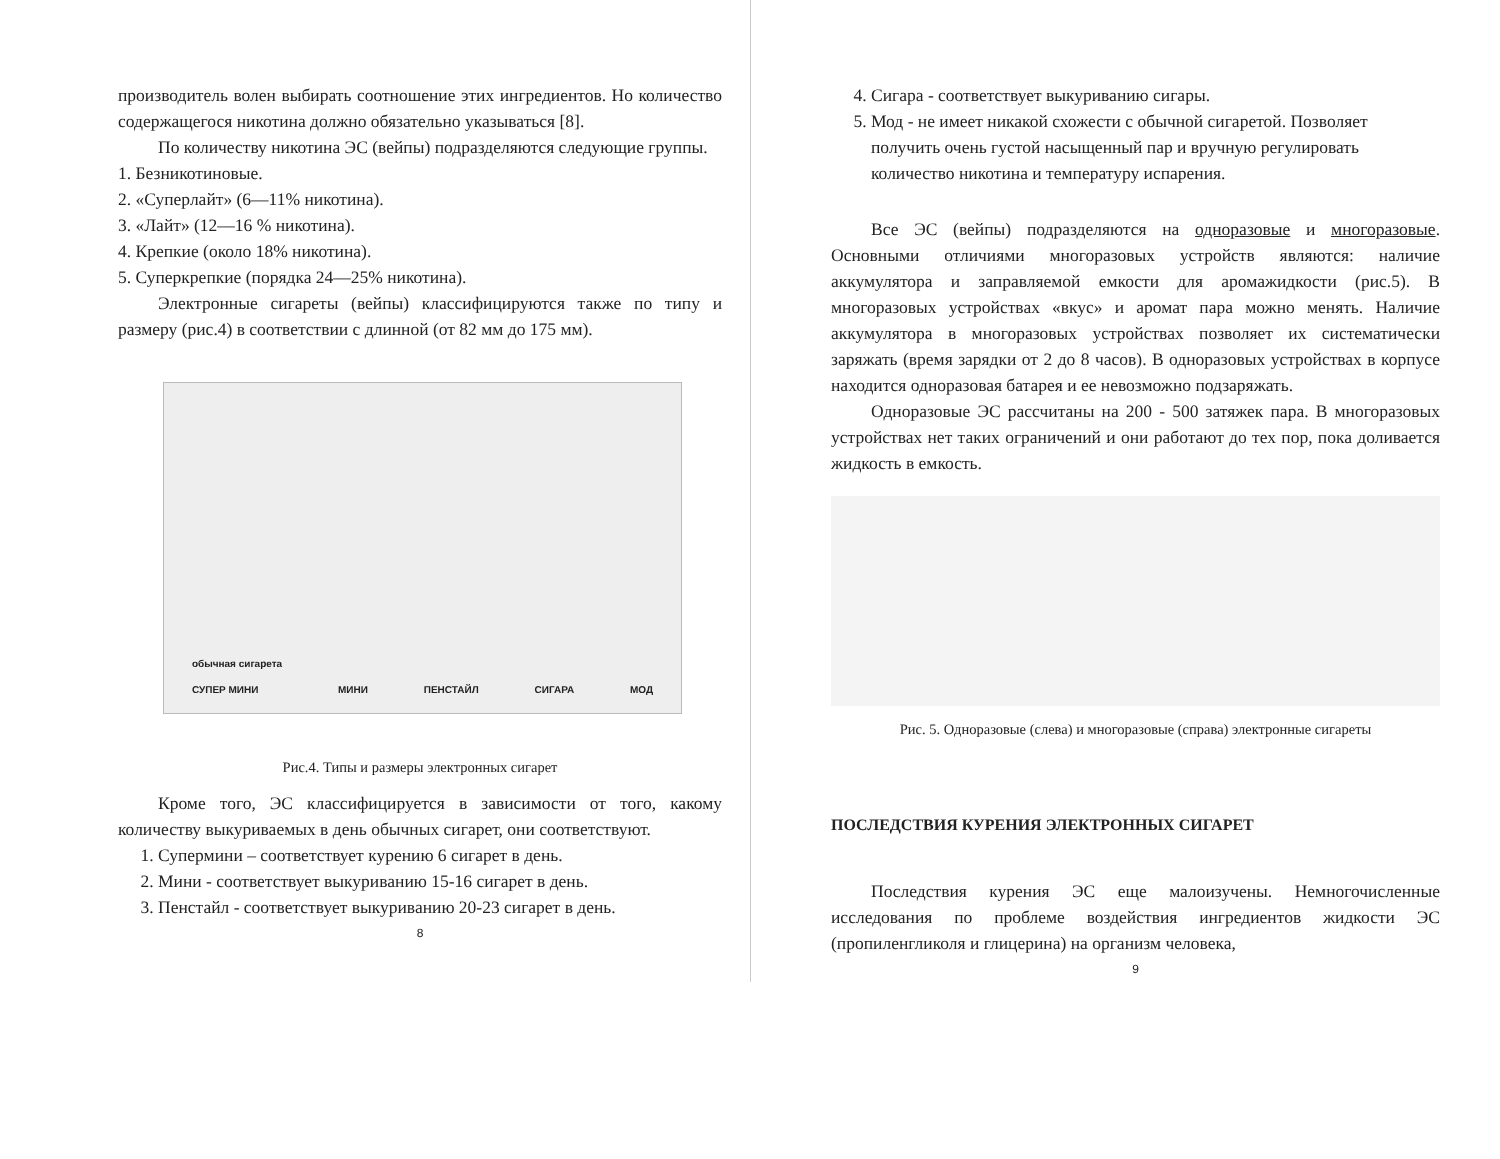производитель волен выбирать соотношение этих ингредиентов. Но количество содержащегося никотина должно обязательно указываться [8].
По количеству никотина ЭС (вейпы) подразделяются следующие группы.
1. Безникотиновые.
2. «Суперлайт» (6—11% никотина).
3. «Лайт» (12—16 % никотина).
4. Крепкие (около 18% никотина).
5. Суперкрепкие (порядка 24—25% никотина).
Электронные сигареты (вейпы) классифицируются также по типу и размеру (рис.4) в соответствии с длинной (от 82 мм до 175 мм).
обычная сигарета
СУПЕР МИНИ МИНИ ПЕНСТАЙЛ СИГАРА МОД
Рис.4. Типы и размеры электронных сигарет
Кроме того, ЭС классифицируется в зависимости от того, какому количеству выкуриваемых в день обычных сигарет, они соответствуют.
1. Супермини – соответствует курению 6 сигарет в день.
2. Мини - соответствует выкуриванию 15-16 сигарет в день.
3. Пенстайл - соответствует выкуриванию 20-23 сигарет в день.
8
4. Сигара - соответствует выкуриванию сигары.
5. Мод - не имеет никакой схожести с обычной сигаретой. Позволяет получить очень густой насыщенный пар и вручную регулировать количество никотина и температуру испарения.
Все ЭС (вейпы) подразделяются на одноразовые и многоразовые. Основными отличиями многоразовых устройств являются: наличие аккумулятора и заправляемой емкости для аромажидкости (рис.5). В многоразовых устройствах «вкус» и аромат пара можно менять. Наличие аккумулятора в многоразовых устройствах позволяет их систематически заряжать (время зарядки от 2 до 8 часов). В одноразовых устройствах в корпусе находится одноразовая батарея и ее невозможно подзаряжать.
Одноразовые ЭС рассчитаны на 200 - 500 затяжек пара. В многоразовых устройствах нет таких ограничений и они работают до тех пор, пока доливается жидкость в емкость.
Рис. 5. Одноразовые (слева) и многоразовые (справа) электронные сигареты
ПОСЛЕДСТВИЯ КУРЕНИЯ ЭЛЕКТРОННЫХ СИГАРЕТ
Последствия курения ЭС еще малоизучены. Немногочисленные исследования по проблеме воздействия ингредиентов жидкости ЭС (пропиленгликоля и глицерина) на организм человека,
9